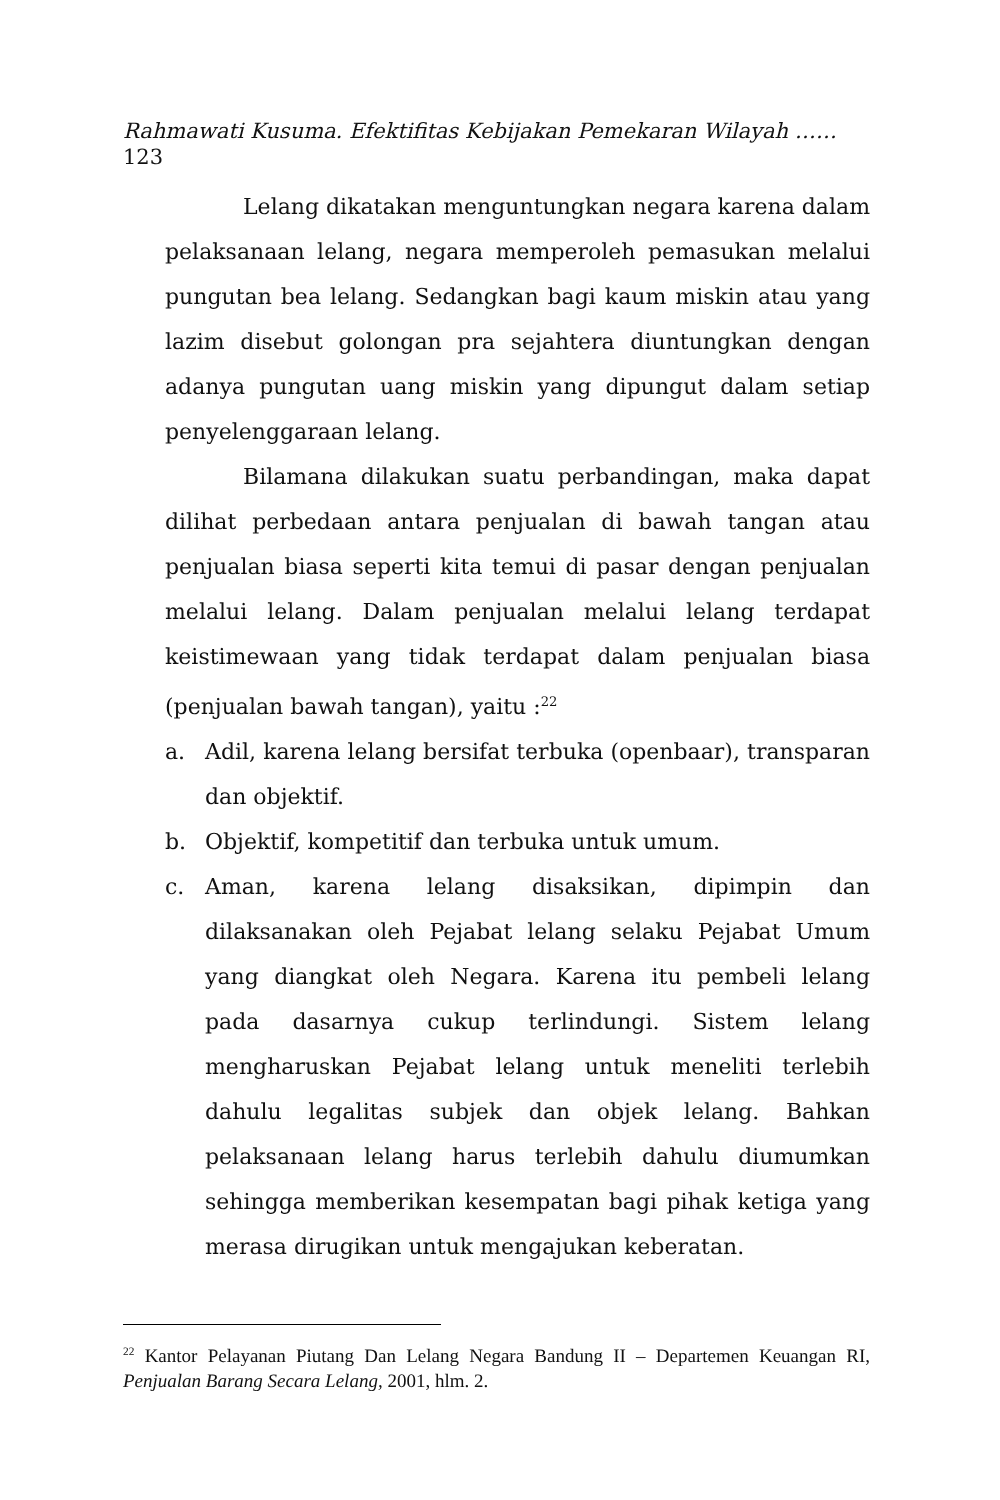Rahmawati Kusuma. Efektifitas Kebijakan Pemekaran Wilayah ……
123
Lelang dikatakan menguntungkan negara karena dalam pelaksanaan lelang, negara memperoleh pemasukan melalui pungutan bea lelang. Sedangkan bagi kaum miskin atau yang lazim disebut golongan pra sejahtera diuntungkan dengan adanya pungutan uang miskin yang dipungut dalam setiap penyelenggaraan lelang.
Bilamana dilakukan suatu perbandingan, maka dapat dilihat perbedaan antara penjualan di bawah tangan atau penjualan biasa seperti kita temui di pasar dengan penjualan melalui lelang. Dalam penjualan melalui lelang terdapat keistimewaan yang tidak terdapat dalam penjualan biasa (penjualan bawah tangan), yaitu :<sup>22</sup>
a. Adil, karena lelang bersifat terbuka (openbaar), transparan dan objektif.
b. Objektif, kompetitif dan terbuka untuk umum.
c. Aman, karena lelang disaksikan, dipimpin dan dilaksanakan oleh Pejabat lelang selaku Pejabat Umum yang diangkat oleh Negara. Karena itu pembeli lelang pada dasarnya cukup terlindungi. Sistem lelang mengharuskan Pejabat lelang untuk meneliti terlebih dahulu legalitas subjek dan objek lelang. Bahkan pelaksanaan lelang harus terlebih dahulu diumumkan sehingga memberikan kesempatan bagi pihak ketiga yang merasa dirugikan untuk mengajukan keberatan.
<sup>22</sup> Kantor Pelayanan Piutang Dan Lelang Negara Bandung II – Departemen Keuangan RI, Penjualan Barang Secara Lelang, 2001, hlm. 2.